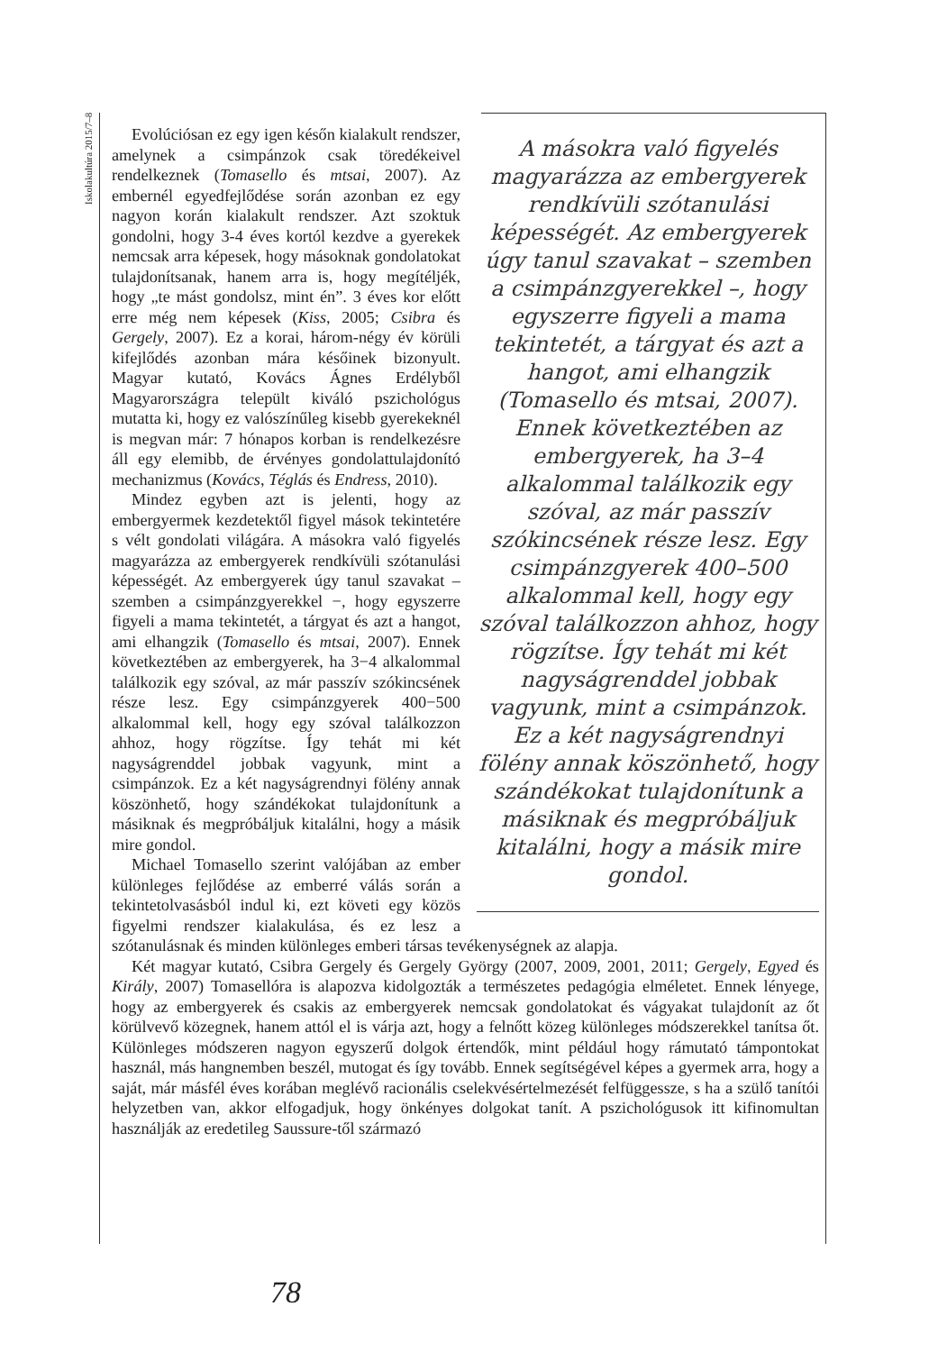Iskolakultúra 2015/7–8
A másokra való figyelés magyarázza az embergyerek rendkívüli szótanulási képességét. Az embergyerek úgy tanul szavakat – szemben a csimpánzgyerekkel –, hogy egyszerre figyeli a mama tekintetét, a tárgyat és azt a hangot, ami elhangzik (Tomasello és mtsai, 2007). Ennek következtében az embergyerek, ha 3–4 alkalommal találkozik egy szóval, az már passzív szókincsének része lesz. Egy csimpánzgyerek 400–500 alkalommal kell, hogy egy szóval találkozzon ahhoz, hogy rögzítse. Így tehát mi két nagyságrenddel jobbak vagyunk, mint a csimpánzok. Ez a két nagyságrendnyi fölény annak köszönhető, hogy szándékokat tulajdonítunk a másiknak és megpróbáljuk kitalálni, hogy a másik mire gondol.
Evolúciósan ez egy igen későn kialakult rendszer, amelynek a csimpánzok csak töredékeivel rendelkeznek (Tomasello és mtsai, 2007). Az embernél egyedfejlődése során azonban ez egy nagyon korán kialakult rendszer. Azt szoktuk gondolni, hogy 3-4 éves kortól kezdve a gyerekek nemcsak arra képesek, hogy másoknak gondolatokat tulajdonítsanak, hanem arra is, hogy megítéljék, hogy „te mást gondolsz, mint én”. 3 éves kor előtt erre még nem képesek (Kiss, 2005; Csibra és Gergely, 2007). Ez a korai, három-négy év körüli kifejlődés azonban mára későinek bizonyult. Magyar kutató, Kovács Ágnes Erdélyből Magyarországra települt kiváló pszichológus mutatta ki, hogy ez valószínűleg kisebb gyerekeknél is megvan már: 7 hónapos korban is rendelkezésre áll egy elemibb, de érvényes gondolattulajdonító mechanizmus (Kovács, Téglás és Endress, 2010).
Mindez egyben azt is jelenti, hogy az embergyermek kezdetektől figyel mások tekintetére s vélt gondolati világára. A másokra való figyelés magyarázza az embergyerek rendkívüli szótanulási képességét. Az embergyerek úgy tanul szavakat – szemben a csimpánzgyerekkel −, hogy egyszerre figyeli a mama tekintetét, a tárgyat és azt a hangot, ami elhangzik (Tomasello és mtsai, 2007). Ennek következtében az embergyerek, ha 3−4 alkalommal találkozik egy szóval, az már passzív szókincsének része lesz. Egy csimpánzgyerek 400−500 alkalommal kell, hogy egy szóval találkozzon ahhoz, hogy rögzítse. Így tehát mi két nagyságrenddel jobbak vagyunk, mint a csimpánzok. Ez a két nagyságrendnyi fölény annak köszönhető, hogy szándékokat tulajdonítunk a másiknak és megpróbáljuk kitalálni, hogy a másik mire gondol.
Michael Tomasello szerint valójában az ember különleges fejlődése az emberré válás során a tekintetolvasásból indul ki, ezt követi egy közös figyelmi rendszer kialakulása, és ez lesz a szótanulásnak és minden különleges emberi társas tevékenységnek az alapja.
Két magyar kutató, Csibra Gergely és Gergely György (2007, 2009, 2001, 2011; Gergely, Egyed és Király, 2007) Tomasellóra is alapozva kidolgozták a természetes pedagógia elméletet. Ennek lényege, hogy az embergyerek és csakis az embergyerek nemcsak gondolatokat és vágyakat tulajdonít az őt körülvevő közegnek, hanem attól el is várja azt, hogy a felnőtt közeg különleges módszerekkel tanítsa őt. Különleges módszeren nagyon egyszerű dolgok értendők, mint például hogy rámutató támpontokat használ, más hangnemben beszél, mutogat és így tovább. Ennek segítségével képes a gyermek arra, hogy a saját, már másfél éves korában meglévő racionális cselekvésértelmezését felfüggessze, s ha a szülő tanítói helyzetben van, akkor elfogadjuk, hogy önkényes dolgokat tanít. A pszichológusok itt kifinomultan használják az eredetileg Saussure-től származó
78